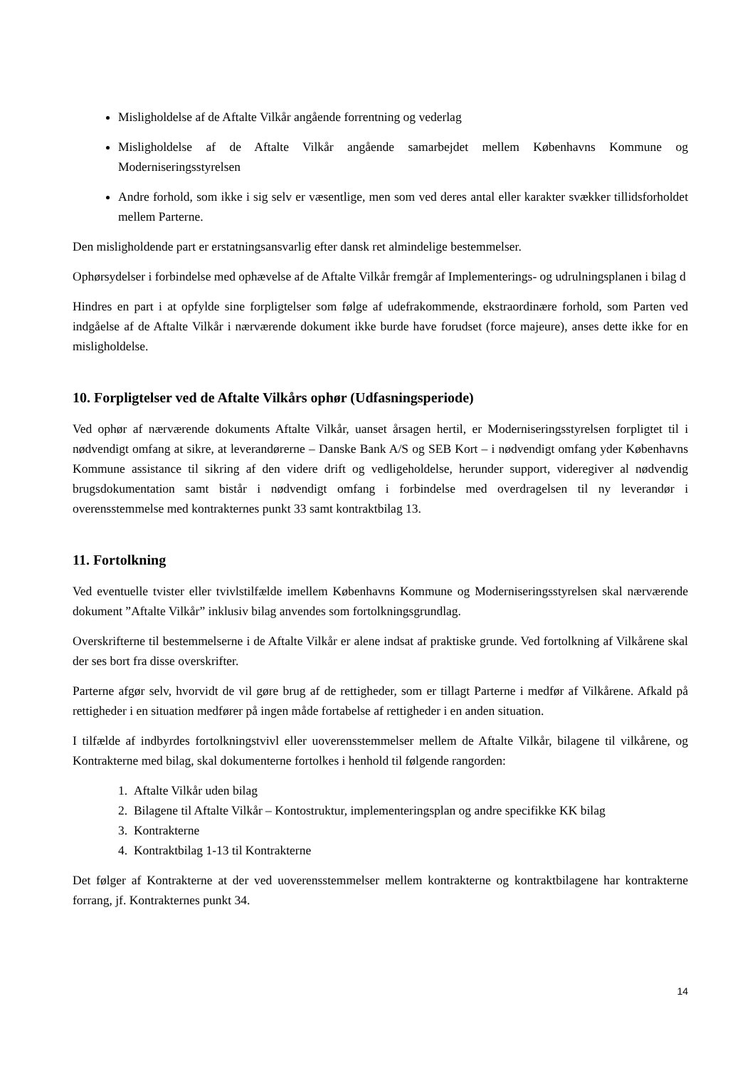Misligholdelse af de Aftalte Vilkår angående forrentning og vederlag
Misligholdelse af de Aftalte Vilkår angående samarbejdet mellem Københavns Kommune og Moderniseringsstyrelsen
Andre forhold, som ikke i sig selv er væsentlige, men som ved deres antal eller karakter svækker tillidsforholdet mellem Parterne.
Den misligholdende part er erstatningsansvarlig efter dansk ret almindelige bestemmelser.
Ophørsydelser i forbindelse med ophævelse af de Aftalte Vilkår fremgår af Implementerings- og udrulningsplanen i bilag d
Hindres en part i at opfylde sine forpligtelser som følge af udefrakommende, ekstraordinære forhold, som Parten ved indgåelse af de Aftalte Vilkår i nærværende dokument ikke burde have forudset (force majeure), anses dette ikke for en misligholdelse.
10. Forpligtelser ved de Aftalte Vilkårs ophør (Udfasningsperiode)
Ved ophør af nærværende dokuments Aftalte Vilkår, uanset årsagen hertil, er Moderniseringsstyrelsen forpligtet til i nødvendigt omfang at sikre, at leverandørerne – Danske Bank A/S og SEB Kort – i nødvendigt omfang yder Københavns Kommune assistance til sikring af den videre drift og vedligeholdelse, herunder support, videregiver al nødvendig brugsdokumentation samt bistår i nødvendigt omfang i forbindelse med overdragelsen til ny leverandør i overensstemmelse med kontrakternes punkt 33 samt kontraktbilag 13.
11. Fortolkning
Ved eventuelle tvister eller tvivlstilfælde imellem Københavns Kommune og Moderniseringsstyrelsen skal nærværende dokument ”Aftalte Vilkår” inklusiv bilag anvendes som fortolkningsgrundlag.
Overskrifterne til bestemmelserne i de Aftalte Vilkår er alene indsat af praktiske grunde. Ved fortolkning af Vilkårene skal der ses bort fra disse overskrifter.
Parterne afgør selv, hvorvidt de vil gøre brug af de rettigheder, som er tillagt Parterne i medfør af Vilkårene. Afkald på rettigheder i en situation medfører på ingen måde fortabelse af rettigheder i en anden situation.
I tilfælde af indbyrdes fortolkningstvivl eller uoverensstemmelser mellem de Aftalte Vilkår, bilagene til vilkårene, og Kontrakterne med bilag, skal dokumenterne fortolkes i henhold til følgende rangorden:
1. Aftalte Vilkår uden bilag
2. Bilagene til Aftalte Vilkår – Kontostruktur, implementeringsplan og andre specifikke KK bilag
3. Kontrakterne
4. Kontraktbilag 1-13 til Kontrakterne
Det følger af Kontrakterne at der ved uoverensstemmelser mellem kontrakterne og kontraktbilagene har kontrakterne forrang, jf. Kontrakternes punkt 34.
14